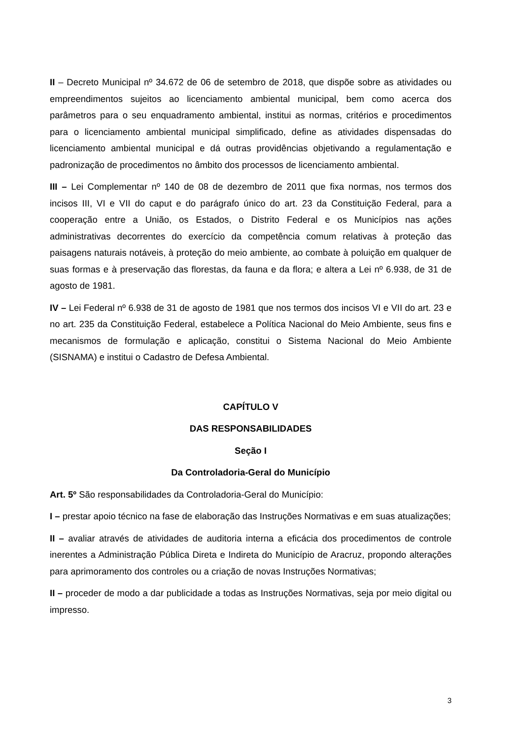II – Decreto Municipal nº 34.672 de 06 de setembro de 2018, que dispõe sobre as atividades ou empreendimentos sujeitos ao licenciamento ambiental municipal, bem como acerca dos parâmetros para o seu enquadramento ambiental, institui as normas, critérios e procedimentos para o licenciamento ambiental municipal simplificado, define as atividades dispensadas do licenciamento ambiental municipal e dá outras providências objetivando a regulamentação e padronização de procedimentos no âmbito dos processos de licenciamento ambiental.
III – Lei Complementar nº 140 de 08 de dezembro de 2011 que fixa normas, nos termos dos incisos III, VI e VII do caput e do parágrafo único do art. 23 da Constituição Federal, para a cooperação entre a União, os Estados, o Distrito Federal e os Municípios nas ações administrativas decorrentes do exercício da competência comum relativas à proteção das paisagens naturais notáveis, à proteção do meio ambiente, ao combate à poluição em qualquer de suas formas e à preservação das florestas, da fauna e da flora; e altera a Lei nº 6.938, de 31 de agosto de 1981.
IV – Lei Federal nº 6.938 de 31 de agosto de 1981 que nos termos dos incisos VI e VII do art. 23 e no art. 235 da Constituição Federal, estabelece a Política Nacional do Meio Ambiente, seus fins e mecanismos de formulação e aplicação, constitui o Sistema Nacional do Meio Ambiente (SISNAMA) e institui o Cadastro de Defesa Ambiental.
CAPÍTULO V
DAS RESPONSABILIDADES
Seção I
Da Controladoria-Geral do Município
Art. 5º São responsabilidades da Controladoria-Geral do Município:
I – prestar apoio técnico na fase de elaboração das Instruções Normativas e em suas atualizações;
II – avaliar através de atividades de auditoria interna a eficácia dos procedimentos de controle inerentes a Administração Pública Direta e Indireta do Município de Aracruz, propondo alterações para aprimoramento dos controles ou a criação de novas Instruções Normativas;
II – proceder de modo a dar publicidade a todas as Instruções Normativas, seja por meio digital ou impresso.
3